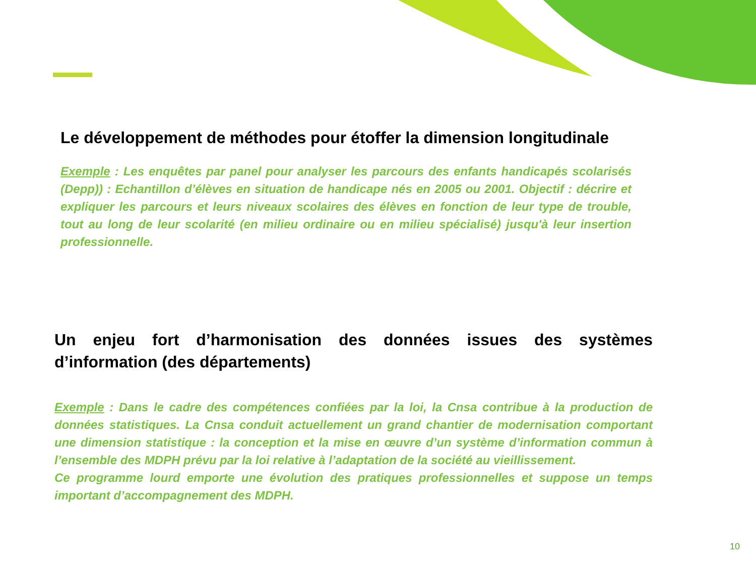Le développement de méthodes pour étoffer la dimension longitudinale
Exemple : Les enquêtes par panel pour analyser les parcours des enfants handicapés scolarisés (Depp)) : Echantillon d’élèves en situation de handicape nés en 2005 ou 2001. Objectif : décrire et expliquer les parcours et leurs niveaux scolaires des élèves en fonction de leur type de trouble, tout au long de leur scolarité (en milieu ordinaire ou en milieu spécialisé) jusqu'à leur insertion professionnelle.
Un enjeu fort d’harmonisation des données issues des systèmes d’information (des départements)
Exemple : Dans le cadre des compétences confiées par la loi, la Cnsa contribue à la production de données statistiques. La Cnsa conduit actuellement un grand chantier de modernisation comportant une dimension statistique : la conception et la mise en œuvre d’un système d’information commun à l’ensemble des MDPH prévu par la loi relative à l’adaptation de la société au vieillissement.
Ce programme lourd emporte une évolution des pratiques professionnelles et suppose un temps important d’accompagnement des MDPH.
10